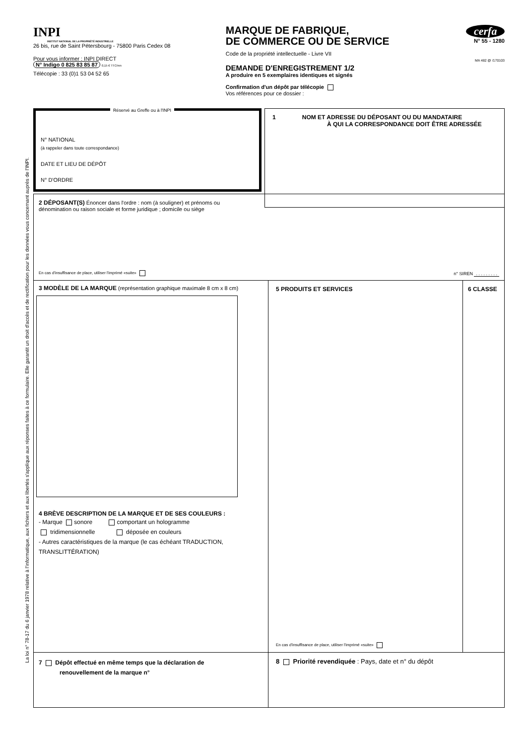La loi n° 78-17 du 6 janvier 1978 relative à l'informatique, aux fichiers et aux libertés s'applique aux réponses faites à ce formulaire. Elle garantit un droit d'accès et de rectification pour les données vous concernant auprès de l'INPI.
INPI
INSTITUT NATIONAL DE LA PROPRIÉTÉ INDUSTRIELLE
26 bis, rue de Saint Pétersbourg - 75800 Paris Cedex 08
Pour vous informer : INPI DIRECT
N° Indigo 0 825 83 85 87 0,15 € TTC/mn
Télécopie : 33 (0)1 53 04 52 65
MARQUE DE FABRIQUE,
DE COMMERCE OU DE SERVICE
Code de la propriété intellectuelle - Livre VII
DEMANDE D'ENREGISTREMENT 1/2
A produire en 5 exemplaires identiques et signés
Confirmation d'un dépôt par télécopie
Vos références pour ce dossier :
cerfa
N° 55 - 1280
MA 482 @ /170103
Réservé au Greffe ou à l'INPI
N° NATIONAL
(à rappeler dans toute correspondance)
DATE ET LIEU DE DÉPÔT
N° D'ORDRE
1 NOM ET ADRESSE DU DÉPOSANT OU DU MANDATAIRE
À QUI LA CORRESPONDANCE DOIT ÊTRE ADRESSÉE
2 DÉPOSANT(S) Énoncer dans l'ordre : nom (à souligner) et prénoms ou
dénomination ou raison sociale et forme juridique ; domicile ou siège
En cas d'insuffisance de place, utiliser l'imprimé «suite»
n° SIREN . . . . . . . . .
3 MODÈLE DE LA MARQUE (représentation graphique maximale 8 cm x 8 cm)
4 BRÈVE DESCRIPTION DE LA MARQUE ET DE SES COULEURS :
- Marque sonore comportant un hologramme
tridimensionnelle déposée en couleurs
- Autres caractéristiques de la marque (le cas échéant TRADUCTION, TRANSLITTÉRATION)
5 PRODUITS ET SERVICES
En cas d'insuffisance de place, utiliser l'imprimé «suite»
6 CLASSE
7 Dépôt effectué en même temps que la déclaration de
renouvellement de la marque n°
8 Priorité revendiquée : Pays, date et n° du dépôt